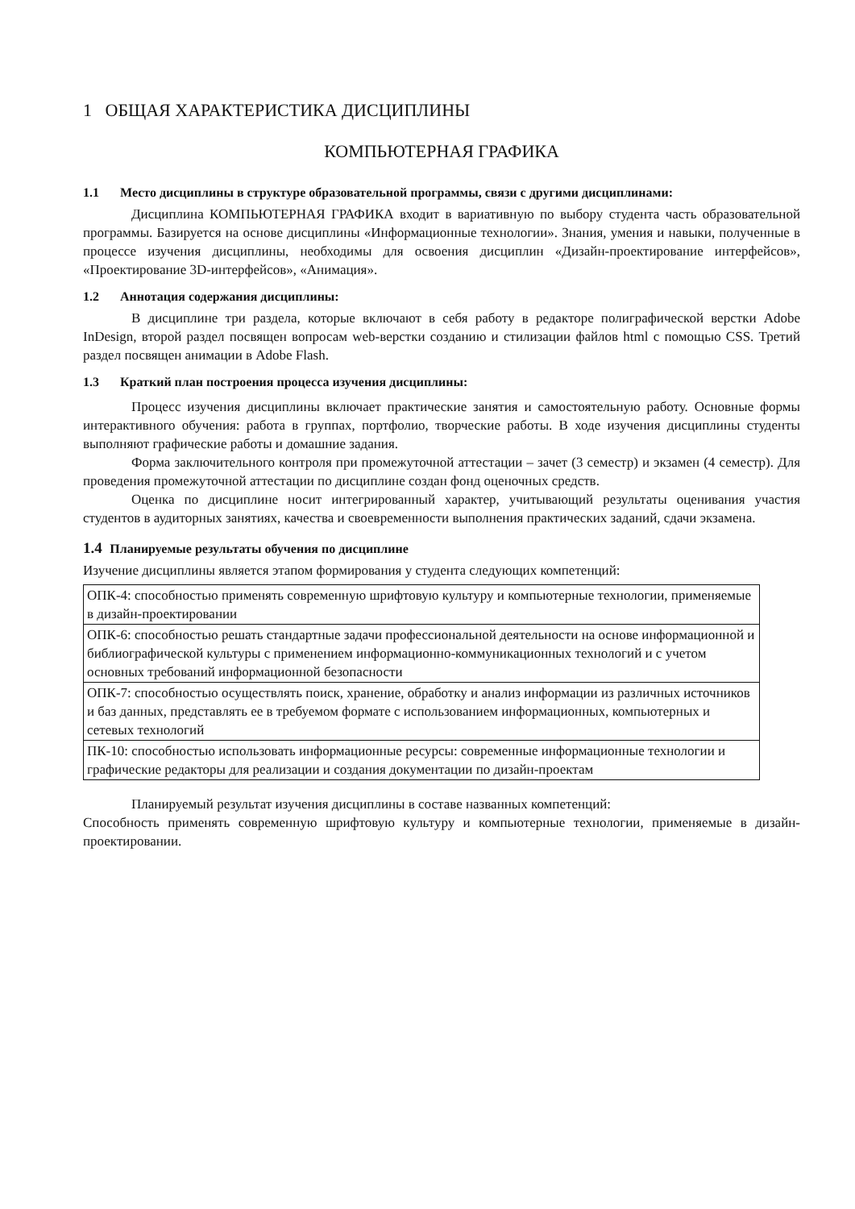1 ОБЩАЯ ХАРАКТЕРИСТИКА ДИСЦИПЛИНЫ
КОМПЬЮТЕРНАЯ ГРАФИКА
1.1 Место дисциплины в структуре образовательной программы, связи с другими дисциплинами:
Дисциплина КОМПЬЮТЕРНАЯ ГРАФИКА входит в вариативную по выбору студента часть образовательной программы. Базируется на основе дисциплины «Информационные технологии». Знания, умения и навыки, полученные в процессе изучения дисциплины, необходимы для освоения дисциплин «Дизайн-проектирование интерфейсов», «Проектирование 3D-интерфейсов», «Анимация».
1.2 Аннотация содержания дисциплины:
В дисциплине три раздела, которые включают в себя работу в редакторе полиграфической верстки Adobe InDesign, второй раздел посвящен вопросам web-верстки созданию и стилизации файлов html с помощью CSS. Третий раздел посвящен анимации в Adobe Flash.
1.3 Краткий план построения процесса изучения дисциплины:
Процесс изучения дисциплины включает практические занятия и самостоятельную работу. Основные формы интерактивного обучения: работа в группах, портфолио, творческие работы. В ходе изучения дисциплины студенты выполняют графические работы и домашние задания.
Форма заключительного контроля при промежуточной аттестации – зачет (3 семестр) и экзамен (4 семестр). Для проведения промежуточной аттестации по дисциплине создан фонд оценочных средств.
Оценка по дисциплине носит интегрированный характер, учитывающий результаты оценивания участия студентов в аудиторных занятиях, качества и своевременности выполнения практических заданий, сдачи экзамена.
1.4 Планируемые результаты обучения по дисциплине
Изучение дисциплины является этапом формирования у студента следующих компетенций:
| ОПК-4: способностью применять современную шрифтовую культуру и компьютерные технологии, применяемые в дизайн-проектировании |
| ОПК-6: способностью решать стандартные задачи профессиональной деятельности на основе информационной и библиографической культуры с применением информационно-коммуникационных технологий и с учетом основных требований информационной безопасности |
| ОПК-7: способностью осуществлять поиск, хранение, обработку и анализ информации из различных источников и баз данных, представлять ее в требуемом формате с использованием информационных, компьютерных и сетевых технологий |
| ПК-10: способностью использовать информационные ресурсы: современные информационные технологии и графические редакторы для реализации и создания документации по дизайн-проектам |
Планируемый результат изучения дисциплины в составе названных компетенций:
Способность применять современную шрифтовую культуру и компьютерные технологии, применяемые в дизайн-проектировании.